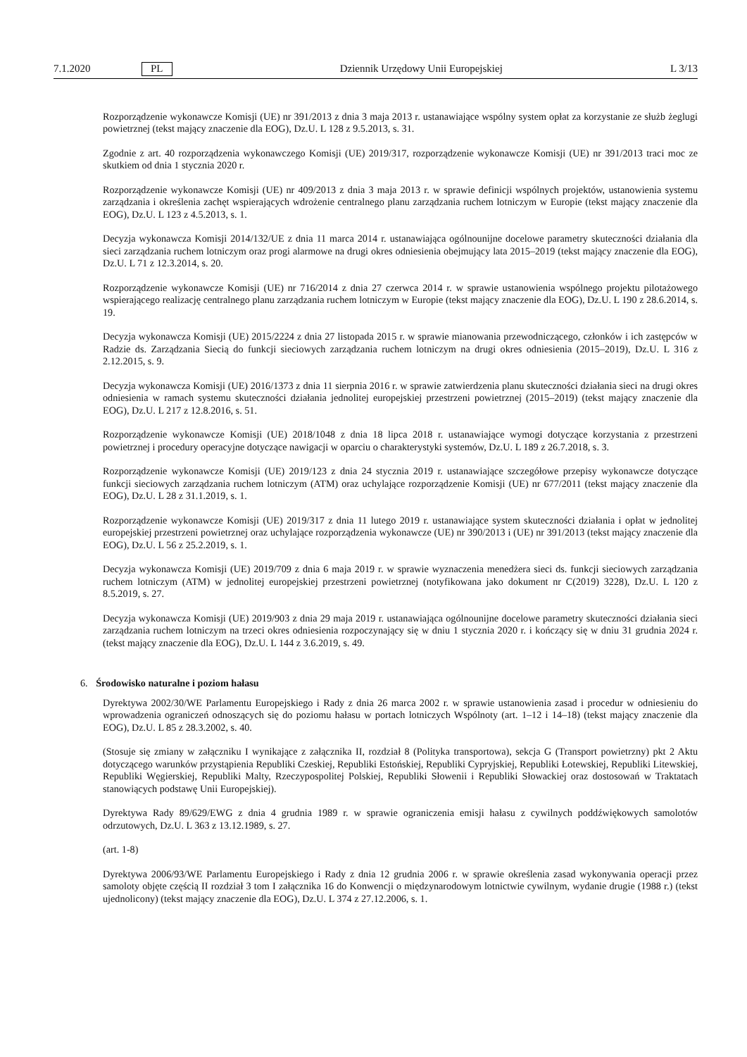7.1.2020 PL Dziennik Urzędowy Unii Europejskiej L 3/13
Rozporządzenie wykonawcze Komisji (UE) nr 391/2013 z dnia 3 maja 2013 r. ustanawiające wspólny system opłat za korzystanie ze służb żeglugi powietrznej (tekst mający znaczenie dla EOG), Dz.U. L 128 z 9.5.2013, s. 31.
Zgodnie z art. 40 rozporządzenia wykonawczego Komisji (UE) 2019/317, rozporządzenie wykonawcze Komisji (UE) nr 391/2013 traci moc ze skutkiem od dnia 1 stycznia 2020 r.
Rozporządzenie wykonawcze Komisji (UE) nr 409/2013 z dnia 3 maja 2013 r. w sprawie definicji wspólnych projektów, ustanowienia systemu zarządzania i określenia zachęt wspierających wdrożenie centralnego planu zarządzania ruchem lotniczym w Europie (tekst mający znaczenie dla EOG), Dz.U. L 123 z 4.5.2013, s. 1.
Decyzja wykonawcza Komisji 2014/132/UE z dnia 11 marca 2014 r. ustanawiająca ogólnounijne docelowe parametry skuteczności działania dla sieci zarządzania ruchem lotniczym oraz progi alarmowe na drugi okres odniesienia obejmujący lata 2015–2019 (tekst mający znaczenie dla EOG), Dz.U. L 71 z 12.3.2014, s. 20.
Rozporządzenie wykonawcze Komisji (UE) nr 716/2014 z dnia 27 czerwca 2014 r. w sprawie ustanowienia wspólnego projektu pilotażowego wspierającego realizację centralnego planu zarządzania ruchem lotniczym w Europie (tekst mający znaczenie dla EOG), Dz.U. L 190 z 28.6.2014, s. 19.
Decyzja wykonawcza Komisji (UE) 2015/2224 z dnia 27 listopada 2015 r. w sprawie mianowania przewodniczącego, członków i ich zastępców w Radzie ds. Zarządzania Siecią do funkcji sieciowych zarządzania ruchem lotniczym na drugi okres odniesienia (2015–2019), Dz.U. L 316 z 2.12.2015, s. 9.
Decyzja wykonawcza Komisji (UE) 2016/1373 z dnia 11 sierpnia 2016 r. w sprawie zatwierdzenia planu skuteczności działania sieci na drugi okres odniesienia w ramach systemu skuteczności działania jednolitej europejskiej przestrzeni powietrznej (2015–2019) (tekst mający znaczenie dla EOG), Dz.U. L 217 z 12.8.2016, s. 51.
Rozporządzenie wykonawcze Komisji (UE) 2018/1048 z dnia 18 lipca 2018 r. ustanawiające wymogi dotyczące korzystania z przestrzeni powietrznej i procedury operacyjne dotyczące nawigacji w oparciu o charakterystyki systemów, Dz.U. L 189 z 26.7.2018, s. 3.
Rozporządzenie wykonawcze Komisji (UE) 2019/123 z dnia 24 stycznia 2019 r. ustanawiające szczegółowe przepisy wykonawcze dotyczące funkcji sieciowych zarządzania ruchem lotniczym (ATM) oraz uchylające rozporządzenie Komisji (UE) nr 677/2011 (tekst mający znaczenie dla EOG), Dz.U. L 28 z 31.1.2019, s. 1.
Rozporządzenie wykonawcze Komisji (UE) 2019/317 z dnia 11 lutego 2019 r. ustanawiające system skuteczności działania i opłat w jednolitej europejskiej przestrzeni powietrznej oraz uchylające rozporządzenia wykonawcze (UE) nr 390/2013 i (UE) nr 391/2013 (tekst mający znaczenie dla EOG), Dz.U. L 56 z 25.2.2019, s. 1.
Decyzja wykonawcza Komisji (UE) 2019/709 z dnia 6 maja 2019 r. w sprawie wyznaczenia menedżera sieci ds. funkcji sieciowych zarządzania ruchem lotniczym (ATM) w jednolitej europejskiej przestrzeni powietrznej (notyfikowana jako dokument nr C(2019) 3228), Dz.U. L 120 z 8.5.2019, s. 27.
Decyzja wykonawcza Komisji (UE) 2019/903 z dnia 29 maja 2019 r. ustanawiająca ogólnounijne docelowe parametry skuteczności działania sieci zarządzania ruchem lotniczym na trzeci okres odniesienia rozpoczynający się w dniu 1 stycznia 2020 r. i kończący się w dniu 31 grudnia 2024 r. (tekst mający znaczenie dla EOG), Dz.U. L 144 z 3.6.2019, s. 49.
6. Środowisko naturalne i poziom hałasu
Dyrektywa 2002/30/WE Parlamentu Europejskiego i Rady z dnia 26 marca 2002 r. w sprawie ustanowienia zasad i procedur w odniesieniu do wprowadzenia ograniczeń odnoszących się do poziomu hałasu w portach lotniczych Wspólnoty (art. 1–12 i 14–18) (tekst mający znaczenie dla EOG), Dz.U. L 85 z 28.3.2002, s. 40.
(Stosuje się zmiany w załączniku I wynikające z załącznika II, rozdział 8 (Polityka transportowa), sekcja G (Transport powietrzny) pkt 2 Aktu dotyczącego warunków przystąpienia Republiki Czeskiej, Republiki Estońskiej, Republiki Cypryjskiej, Republiki Łotewskiej, Republiki Litewskiej, Republiki Węgierskiej, Republiki Malty, Rzeczypospolitej Polskiej, Republiki Słowenii i Republiki Słowackiej oraz dostosowań w Traktatach stanowiących podstawę Unii Europejskiej).
Dyrektywa Rady 89/629/EWG z dnia 4 grudnia 1989 r. w sprawie ograniczenia emisji hałasu z cywilnych poddźwiękowych samolotów odrzutowych, Dz.U. L 363 z 13.12.1989, s. 27.
(art. 1-8)
Dyrektywa 2006/93/WE Parlamentu Europejskiego i Rady z dnia 12 grudnia 2006 r. w sprawie określenia zasad wykonywania operacji przez samoloty objęte częścią II rozdział 3 tom I załącznika 16 do Konwencji o międzynarodowym lotnictwie cywilnym, wydanie drugie (1988 r.) (tekst ujednolicony) (tekst mający znaczenie dla EOG), Dz.U. L 374 z 27.12.2006, s. 1.